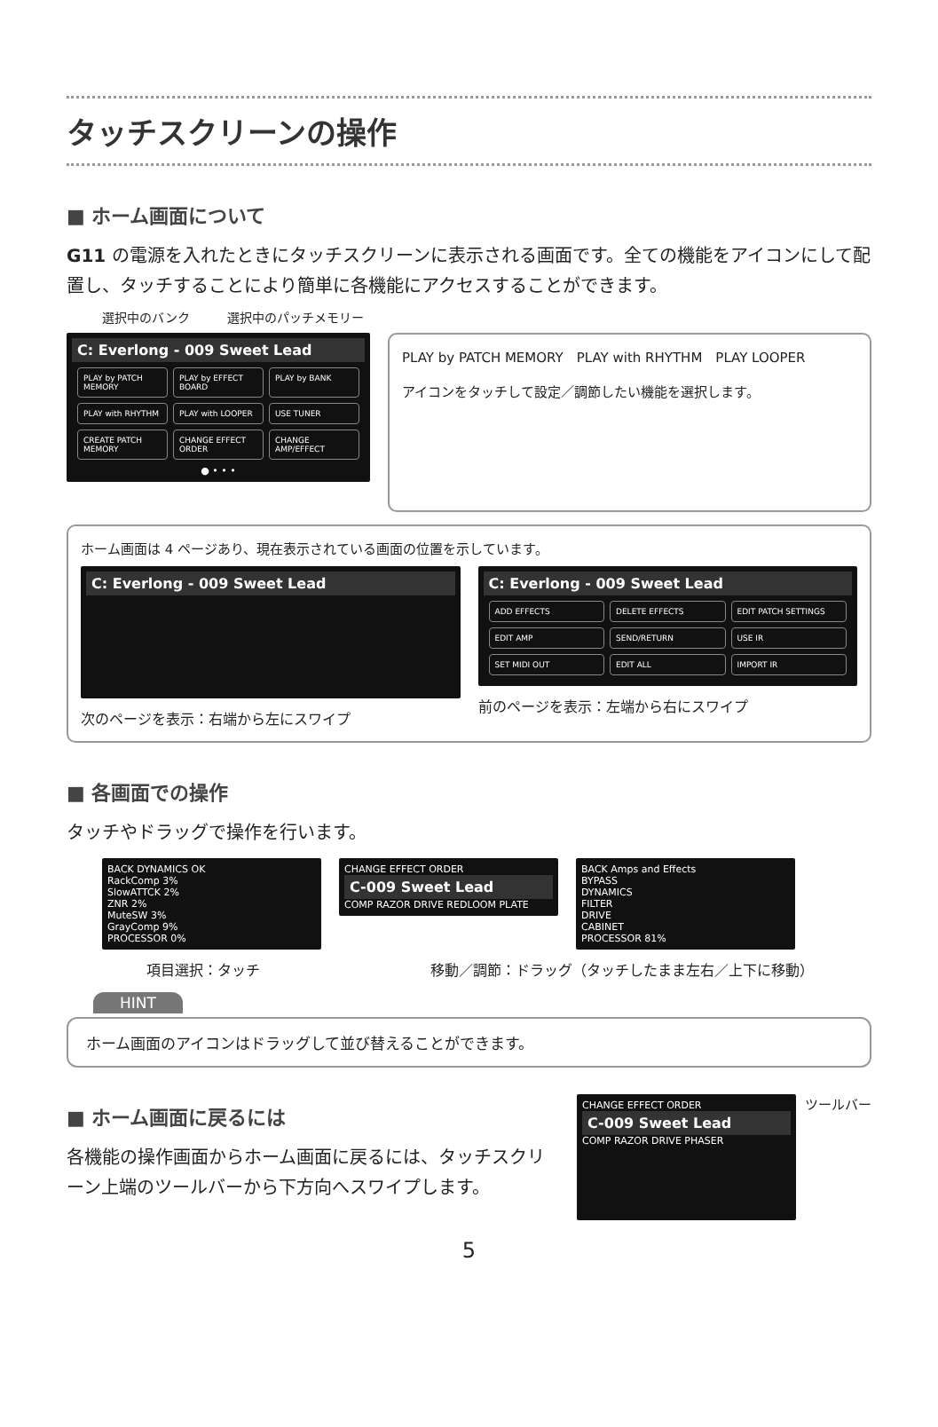タッチスクリーンの操作
■ ホーム画面について
G11 の電源を入れたときにタッチスクリーンに表示される画面です。全ての機能をアイコンにして配置し、タッチすることにより簡単に各機能にアクセスすることができます。
選択中のバンク　　　選択中のパッチメモリー
C: Everlong - 009 Sweet Lead
PLAY by PATCH MEMORY
PLAY by EFFECT BOARD
PLAY by BANK
PLAY with RHYTHM
PLAY with LOOPER
USE TUNER
CREATE PATCH MEMORY
CHANGE EFFECT ORDER
CHANGE AMP/EFFECT
● • • •
PLAY by PATCH MEMORY　PLAY with RHYTHM　PLAY LOOPER
アイコンをタッチして設定／調節したい機能を選択します。
ホーム画面は 4 ページあり、現在表示されている画面の位置を示しています。
C: Everlong - 009 Sweet Lead
次のページを表示：右端から左にスワイプ
C: Everlong - 009 Sweet Lead
ADD EFFECTS
DELETE EFFECTS
EDIT PATCH SETTINGS
EDIT AMP
SEND/RETURN
USE IR
SET MIDI OUT
EDIT ALL
IMPORT IR
前のページを表示：左端から右にスワイプ
■ 各画面での操作
タッチやドラッグで操作を行います。
BACK DYNAMICS OK
RackComp 3%
SlowATTCK 2%
ZNR 2%
MuteSW 3%
GrayComp 9%
PROCESSOR 0%
CHANGE EFFECT ORDER
C-009 Sweet Lead
COMP RAZOR DRIVE REDLOOM PLATE
BACK Amps and Effects
BYPASS
DYNAMICS
FILTER
DRIVE
CABINET
PROCESSOR 81%
項目選択：タッチ 移動／調節：ドラッグ（タッチしたまま左右／上下に移動）
HINT
ホーム画面のアイコンはドラッグして並び替えることができます。
■ ホーム画面に戻るには
各機能の操作画面からホーム画面に戻るには、タッチスクリーン上端のツールバーから下方向へスワイプします。
CHANGE EFFECT ORDER
C-009 Sweet Lead
COMP RAZOR DRIVE PHASER
ツールバー
5